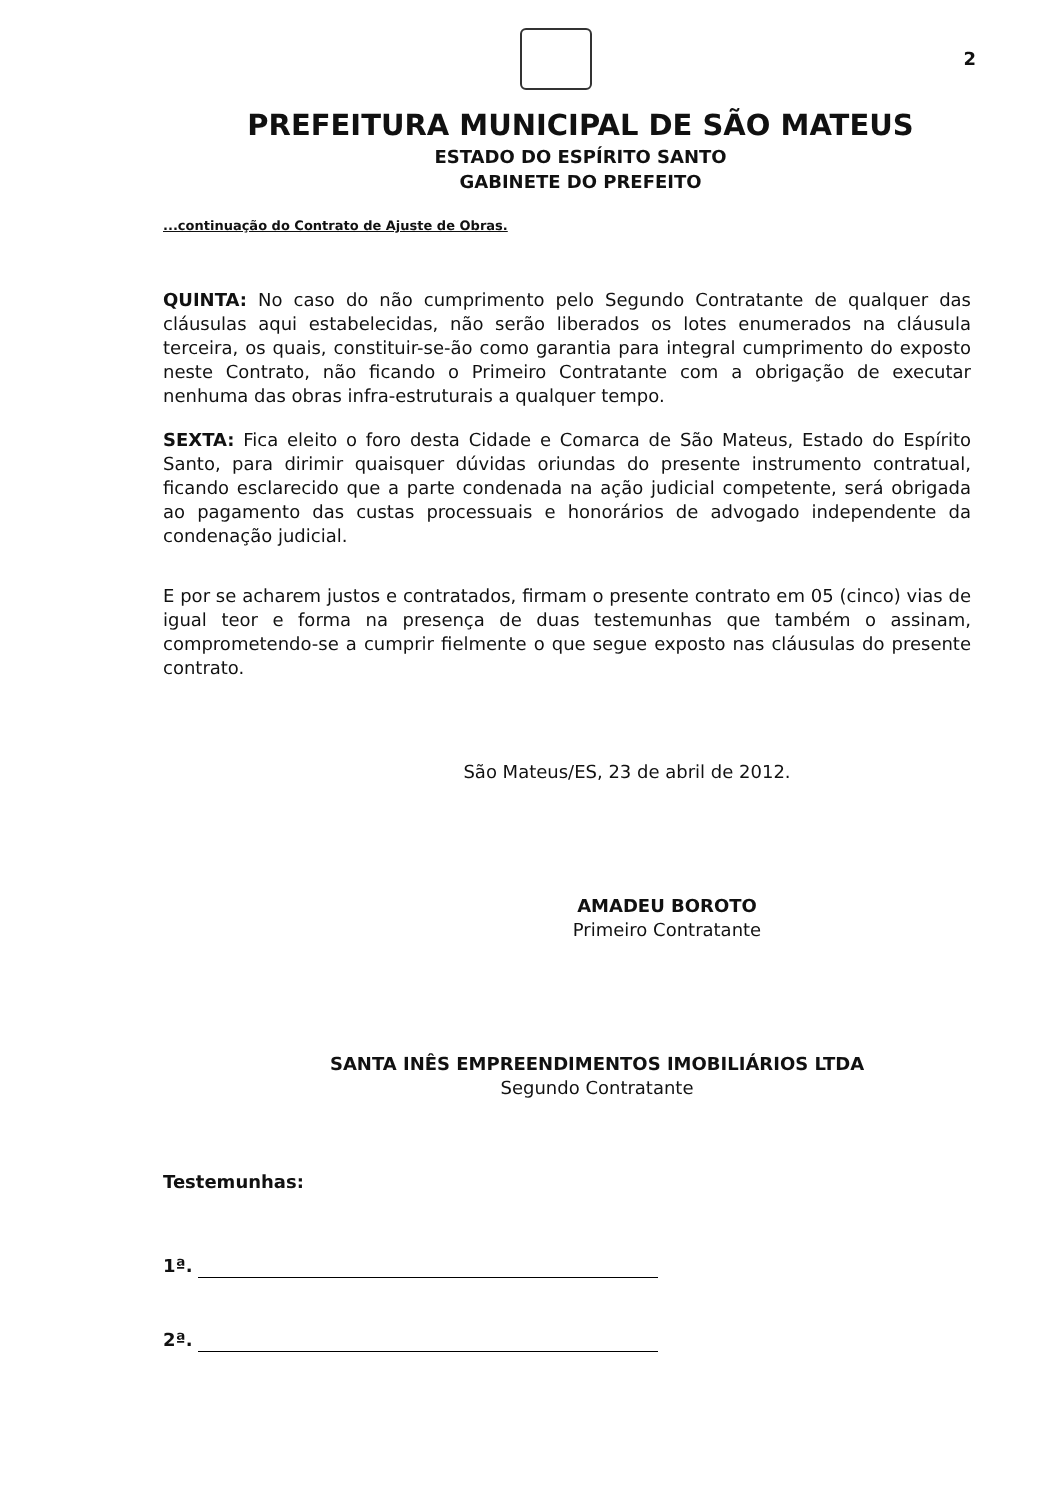2
PREFEITURA MUNICIPAL DE SÃO MATEUS
ESTADO DO ESPÍRITO SANTO
GABINETE DO PREFEITO
...continuação do Contrato de Ajuste de Obras.
QUINTA: No caso do não cumprimento pelo Segundo Contratante de qualquer das cláusulas aqui estabelecidas, não serão liberados os lotes enumerados na cláusula terceira, os quais, constituir-se-ão como garantia para integral cumprimento do exposto neste Contrato, não ficando o Primeiro Contratante com a obrigação de executar nenhuma das obras infra-estruturais a qualquer tempo.
SEXTA: Fica eleito o foro desta Cidade e Comarca de São Mateus, Estado do Espírito Santo, para dirimir quaisquer dúvidas oriundas do presente instrumento contratual, ficando esclarecido que a parte condenada na ação judicial competente, será obrigada ao pagamento das custas processuais e honorários de advogado independente da condenação judicial.
E por se acharem justos e contratados, firmam o presente contrato em 05 (cinco) vias de igual teor e forma na presença de duas testemunhas que também o assinam, comprometendo-se a cumprir fielmente o que segue exposto nas cláusulas do presente contrato.
São Mateus/ES, 23 de abril de 2012.
AMADEU BOROTO
Primeiro Contratante
SANTA INÊS EMPREENDIMENTOS IMOBILIÁRIOS LTDA
Segundo Contratante
Testemunhas:
1ª.
2ª.